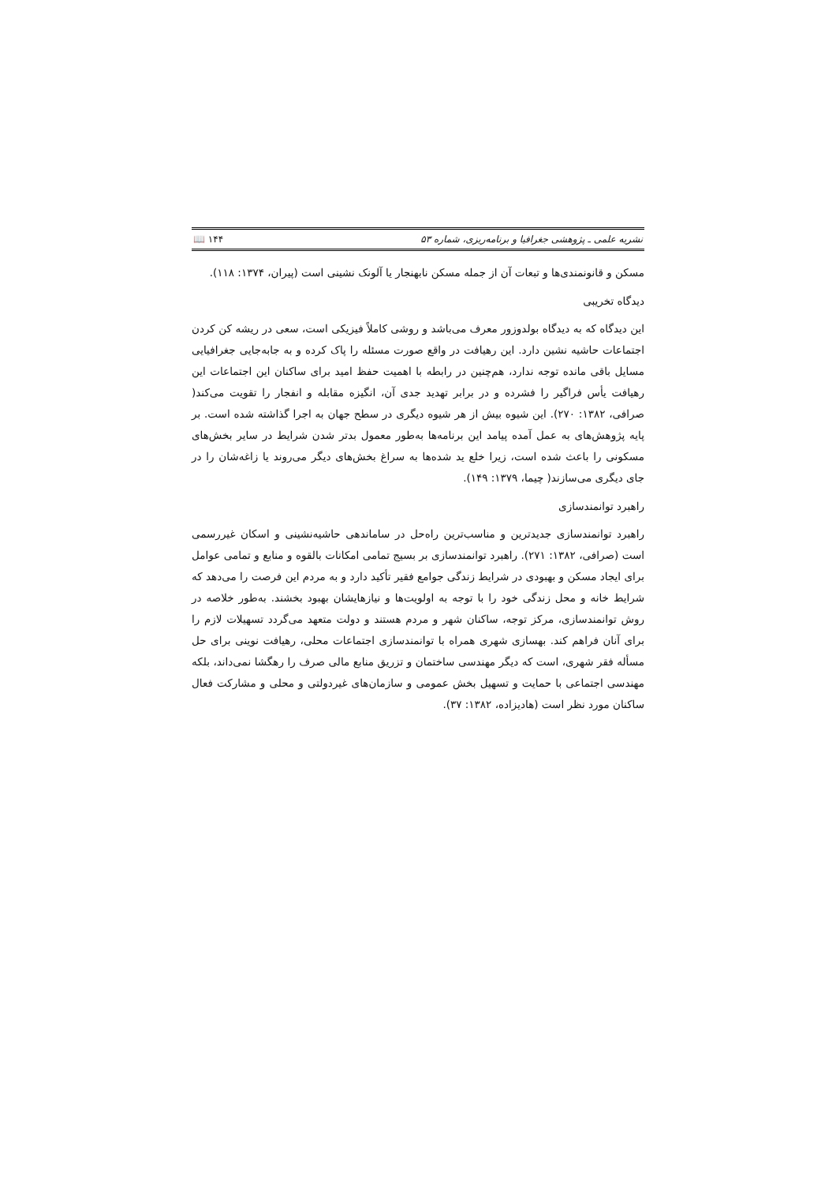نشریه علمی ـ پژوهشی جغرافیا و برنامه‌ریزی، شماره ۵۳ 📖 ۱۴۴
مسکن و قانونمندی‌ها و تبعات آن از جمله مسکن نابهنجار یا آلونک نشینی است (پیران، ۱۳۷۴: ۱۱۸).
دیدگاه تخریبی
این دیدگاه که به دیدگاه بولدوزور معرف می‌باشد و روشی کاملاً فیزیکی است، سعی در ریشه کن کردن اجتماعات حاشیه نشین دارد. این رهیافت در واقع صورت مسئله را پاک کرده و به جابه‌جایی جغرافیایی مسایل باقی مانده توجه ندارد، هم‌چنین در رابطه با اهمیت حفظ امید برای ساکنان این اجتماعات این رهیافت یأس فراگیر را فشرده و در برابر تهدید جدی آن، انگیزه مقابله و انفجار را تقویت می‌کند( صرافی، ۱۳۸۲: ۲۷۰). این شیوه بیش از هر شیوه دیگری در سطح جهان به اجرا گذاشته شده است. بر پایه پژوهش‌های به عمل آمده پیامد این برنامه‌ها به‌طور معمول بدتر شدن شرایط در سایر بخش‌های مسکونی را باعث شده است، زیرا خلع ید شده‌ها به سراغ بخش‌های دیگر می‌روند یا زاغه‌شان را در جای دیگری می‌سازند( چیما، ۱۳۷۹: ۱۴۹).
راهبرد توانمندسازی
راهبرد توانمندسازی جدیدترین و مناسب‌ترین راه‌حل در ساماندهی حاشیه‌نشینی و اسکان غیررسمی است (صرافی، ۱۳۸۲: ۲۷۱). راهبرد توانمندسازی بر بسیج تمامی امکانات بالقوه و منابع و تمامی عوامل برای ایجاد مسکن و بهبودی در شرایط زندگی جوامع فقیر تأکید دارد و به مردم این فرصت را می‌دهد که شرایط خانه و محل زندگی خود را با توجه به اولویت‌ها و نیازهایشان بهبود بخشند. به‌طور خلاصه در روش توانمندسازی، مرکز توجه، ساکنان شهر و مردم هستند و دولت متعهد می‌گردد تسهیلات لازم را برای آنان فراهم کند. بهسازی شهری همراه با توانمندسازی اجتماعات محلی، رهیافت نوینی برای حل مسأله فقر شهری، است که دیگر مهندسی ساختمان و تزریق منابع مالی صرف را رهگشا نمی‌داند، بلکه مهندسی اجتماعی با حمایت و تسهیل بخش عمومی و سازمان‌های غیردولتی و محلی و مشارکت فعال ساکنان مورد نظر است (هادیزاده، ۱۳۸۲: ۳۷).